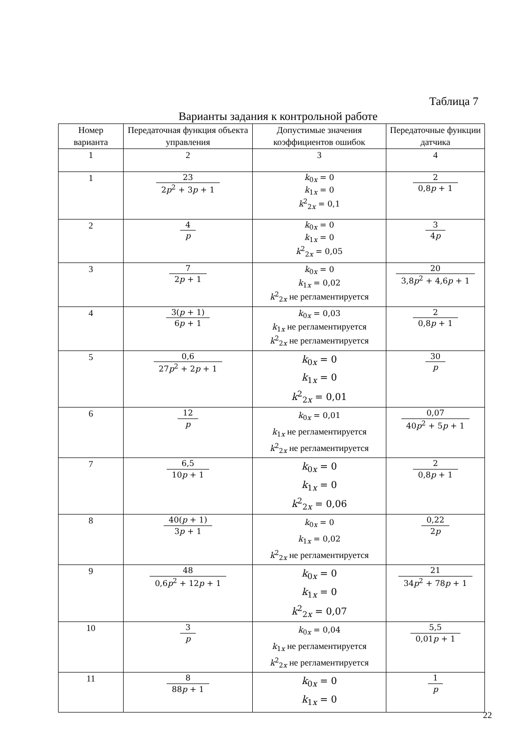Таблица 7
Варианты задания к контрольной работе
| Номер варианта | Передаточная функция объекта управления | Допустимые значения коэффициентов ошибок | Передаточные функции датчика |
| --- | --- | --- | --- |
| 1 | 2 | 3 | 4 |
| 1 | 23 2 p<sup>2</sup> + 3 p + 1 | k<sub>0x</sub> = 0 k<sub>1x</sub> = 0 k<sup>2</sup><sub>2x</sub> = 0,1 | 2 0,8 p + 1 |
| 2 | 4 p | k<sub>0x</sub> = 0 k<sub>1x</sub> = 0 k<sup>2</sup><sub>2x</sub> = 0,05 | 3 4 p |
| 3 | 7 2 p + 1 | k<sub>0x</sub> = 0 k<sub>1x</sub> = 0,02 k<sup>2</sup><sub>2x</sub> не регламентируется | 20 3,8 p<sup>2</sup> + 4,6 p + 1 |
| 4 | 3( p + 1) 6 p + 1 | k<sub>0x</sub> = 0,03 k<sub>1x</sub> не регламентируется k<sup>2</sup><sub>2x</sub> не регламентируется | 2 0,8 p + 1 |
| 5 | 0,6 27 p<sup>2</sup> + 2 p + 1 | k<sub>0x</sub> = 0 k<sub>1x</sub> = 0 k<sup>2</sup><sub>2x</sub> = 0,01 | 30 p |
| 6 | 12 p | k<sub>0x</sub> = 0,01 k<sub>1x</sub> не регламентируется k<sup>2</sup><sub>2x</sub> не регламентируется | 0,07 40 p<sup>2</sup> + 5 p + 1 |
| 7 | 6,5 10 p + 1 | k<sub>0x</sub> = 0 k<sub>1x</sub> = 0 k<sup>2</sup><sub>2x</sub> = 0,06 | 2 0,8 p + 1 |
| 8 | 40( p + 1) 3 p + 1 | k<sub>0x</sub> = 0 k<sub>1x</sub> = 0,02 k<sup>2</sup><sub>2x</sub> не регламентируется | 0,22 2 p |
| 9 | 48 0,6 p<sup>2</sup> + 12 p + 1 | k<sub>0x</sub> = 0 k<sub>1x</sub> = 0 k<sup>2</sup><sub>2x</sub> = 0,07 | 21 34 p<sup>2</sup> + 78 p + 1 |
| 10 | 3 p | k<sub>0x</sub> = 0,04 k<sub>1x</sub> не регламентируется k<sup>2</sup><sub>2x</sub> не регламентируется | 5,5 0,01 p + 1 |
| 11 | 8 88 p + 1 | k<sub>0x</sub> = 0 k<sub>1x</sub> = 0 | 1 p |
22